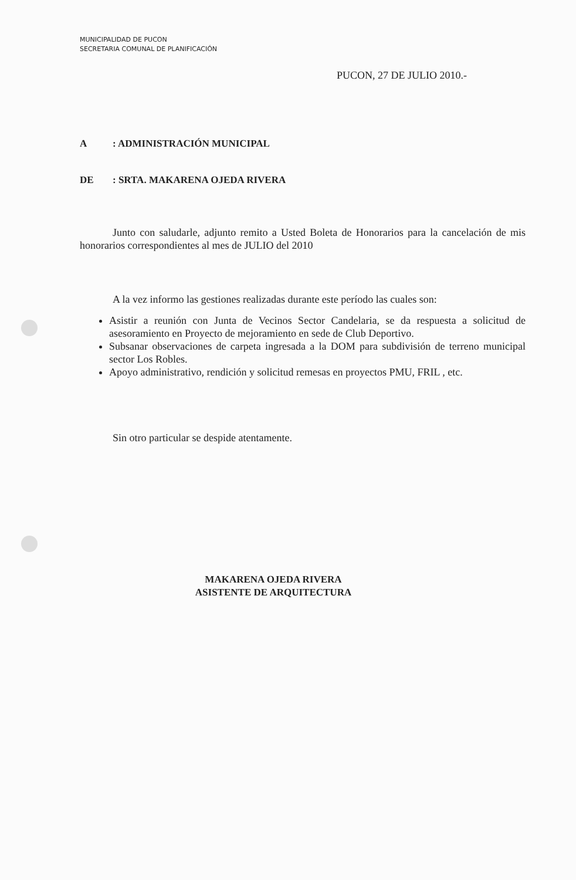MUNICIPALIDAD DE PUCON
SECRETARIA COMUNAL DE PLANIFICACIÓN
PUCON, 27 DE JULIO 2010.-
A: ADMINISTRACIÓN MUNICIPAL
DE: SRTA. MAKARENA OJEDA RIVERA
Junto con saludarle, adjunto remito a Usted Boleta de Honorarios para la cancelación de mis honorarios correspondientes al mes de JULIO del 2010
A la vez informo las gestiones realizadas durante este período las cuales son:
Asistir a reunión con Junta de Vecinos Sector Candelaria, se da respuesta a solicitud de asesoramiento en Proyecto de mejoramiento en sede de Club Deportivo.
Subsanar observaciones de carpeta ingresada a la DOM para subdivisión de terreno municipal sector Los Robles.
Apoyo administrativo, rendición y solicitud remesas en proyectos PMU, FRIL , etc.
Sin otro particular se despide atentamente.
MAKARENA OJEDA RIVERA
ASISTENTE DE ARQUITECTURA